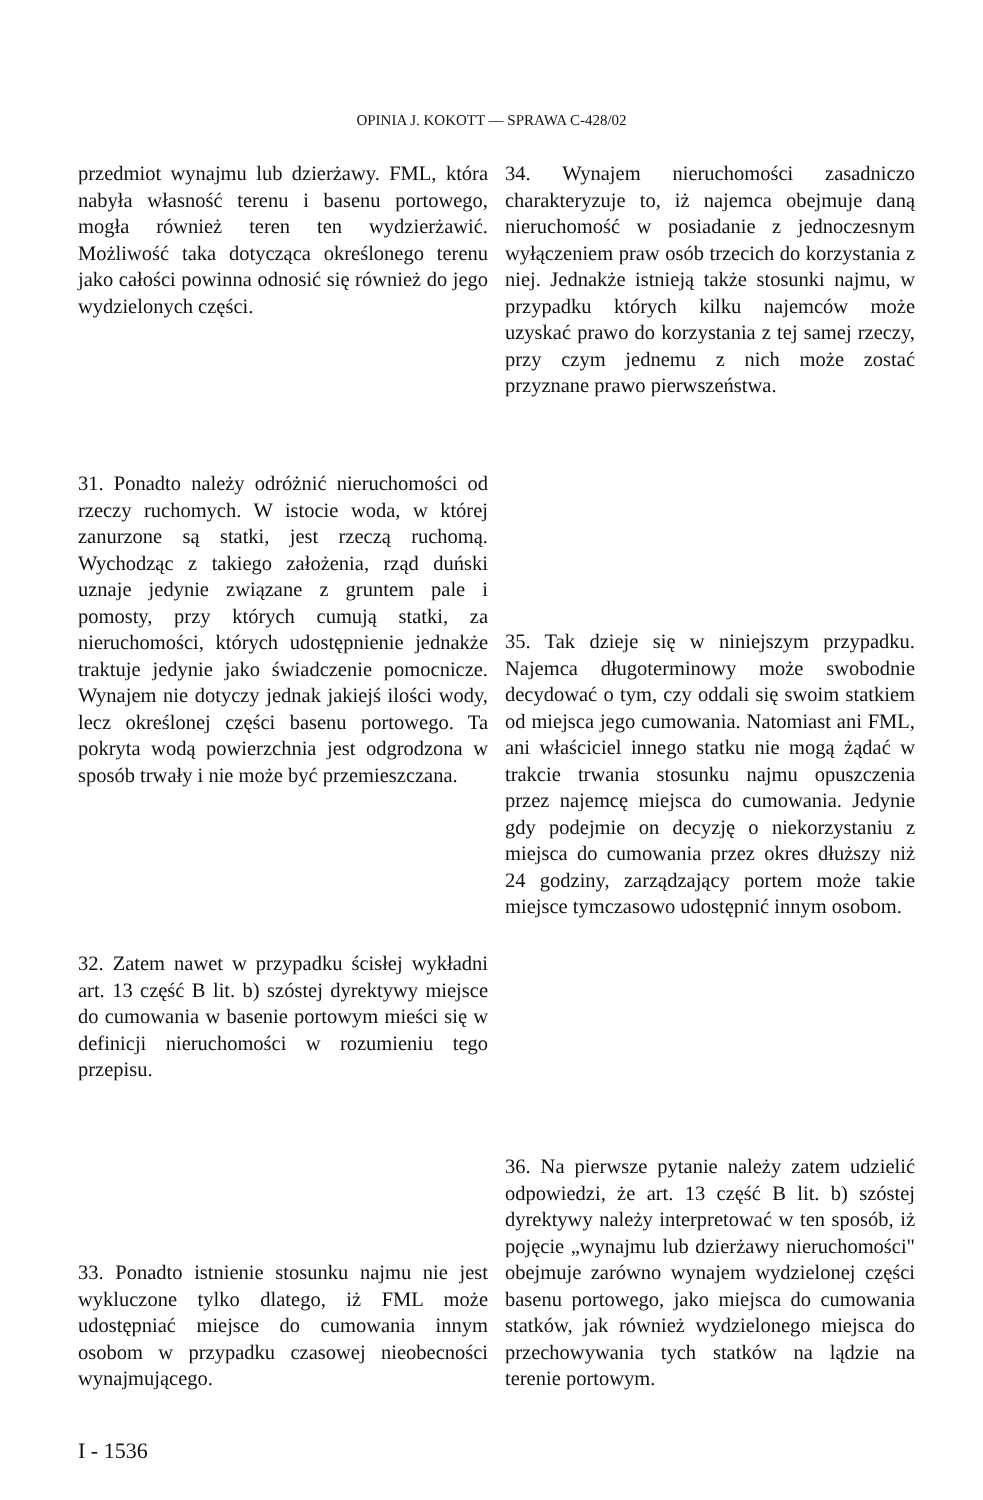OPINIA J. KOKOTT — SPRAWA C-428/02
przedmiot wynajmu lub dzierżawy. FML, która nabyła własność terenu i basenu portowego, mogła również teren ten wydzierżawić. Możliwość taka dotycząca określonego terenu jako całości powinna odnosić się również do jego wydzielonych części.
31. Ponadto należy odróżnić nieruchomości od rzeczy ruchomych. W istocie woda, w której zanurzone są statki, jest rzeczą ruchomą. Wychodząc z takiego założenia, rząd duński uznaje jedynie związane z gruntem pale i pomosty, przy których cumują statki, za nieruchomości, których udostępnienie jednakże traktuje jedynie jako świadczenie pomocnicze. Wynajem nie dotyczy jednak jakiejś ilości wody, lecz określonej części basenu portowego. Ta pokryta wodą powierzchnia jest odgrodzona w sposób trwały i nie może być przemieszczana.
32. Zatem nawet w przypadku ścisłej wykładni art. 13 część B lit. b) szóstej dyrektywy miejsce do cumowania w basenie portowym mieści się w definicji nieruchomości w rozumieniu tego przepisu.
33. Ponadto istnienie stosunku najmu nie jest wykluczone tylko dlatego, iż FML może udostępniać miejsce do cumowania innym osobom w przypadku czasowej nieobecności wynajmującego.
34. Wynajem nieruchomości zasadniczo charakteryzuje to, iż najemca obejmuje daną nieruchomość w posiadanie z jednoczesnym wyłączeniem praw osób trzecich do korzystania z niej. Jednakże istnieją także stosunki najmu, w przypadku których kilku najemców może uzyskać prawo do korzystania z tej samej rzeczy, przy czym jednemu z nich może zostać przyznane prawo pierwszeństwa.
35. Tak dzieje się w niniejszym przypadku. Najemca długoterminowy może swobodnie decydować o tym, czy oddali się swoim statkiem od miejsca jego cumowania. Natomiast ani FML, ani właściciel innego statku nie mogą żądać w trakcie trwania stosunku najmu opuszczenia przez najemcę miejsca do cumowania. Jedynie gdy podejmie on decyzję o niekorzystaniu z miejsca do cumowania przez okres dłuższy niż 24 godziny, zarządzający portem może takie miejsce tymczasowo udostępnić innym osobom.
36. Na pierwsze pytanie należy zatem udzielić odpowiedzi, że art. 13 część B lit. b) szóstej dyrektywy należy interpretować w ten sposób, iż pojęcie „wynajmu lub dzierżawy nieruchomości" obejmuje zarówno wynajem wydzielonej części basenu portowego, jako miejsca do cumowania statków, jak również wydzielonego miejsca do przechowywania tych statków na lądzie na terenie portowym.
I - 1536